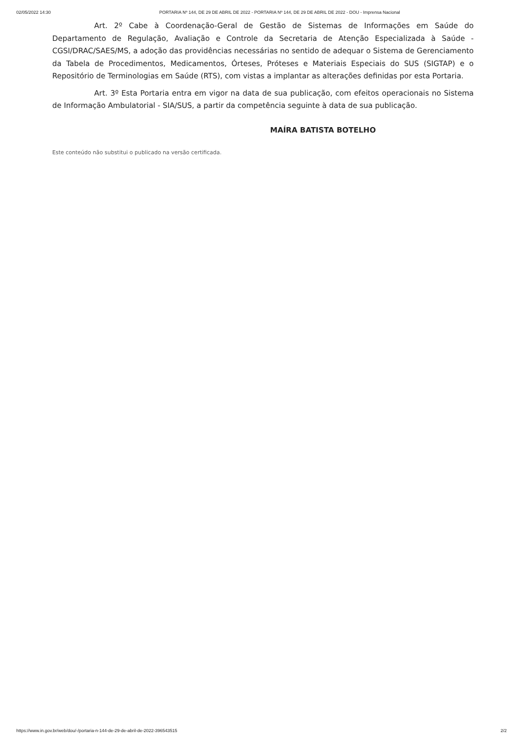02/05/2022 14:30 PORTARIA Nº 144, DE 29 DE ABRIL DE 2022 - PORTARIA Nº 144, DE 29 DE ABRIL DE 2022 - DOU - Imprensa Nacional
Art. 2º Cabe à Coordenação-Geral de Gestão de Sistemas de Informações em Saúde do Departamento de Regulação, Avaliação e Controle da Secretaria de Atenção Especializada à Saúde - CGSI/DRAC/SAES/MS, a adoção das providências necessárias no sentido de adequar o Sistema de Gerenciamento da Tabela de Procedimentos, Medicamentos, Órteses, Próteses e Materiais Especiais do SUS (SIGTAP) e o Repositório de Terminologias em Saúde (RTS), com vistas a implantar as alterações definidas por esta Portaria.
Art. 3º Esta Portaria entra em vigor na data de sua publicação, com efeitos operacionais no Sistema de Informação Ambulatorial - SIA/SUS, a partir da competência seguinte à data de sua publicação.
MAÍRA BATISTA BOTELHO
Este conteúdo não substitui o publicado na versão certificada.
https://www.in.gov.br/web/dou/-/portaria-n-144-de-29-de-abril-de-2022-396543515 2/2